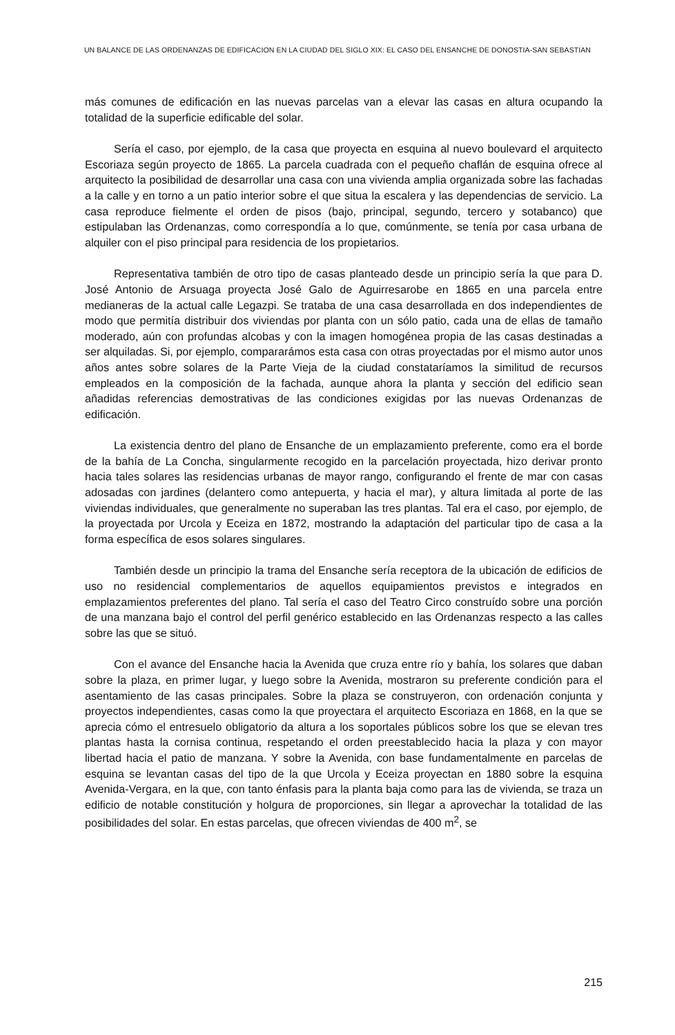UN BALANCE DE LAS ORDENANZAS DE EDIFICACION EN LA CIUDAD DEL SIGLO XIX: EL CASO DEL ENSANCHE DE DONOSTIA-SAN SEBASTIAN
más comunes de edificación en las nuevas parcelas van a elevar las casas en altura ocupando la totalidad de la superficie edificable del solar.
Sería el caso, por ejemplo, de la casa que proyecta en esquina al nuevo boulevard el arquitecto Escoriaza según proyecto de 1865. La parcela cuadrada con el pequeño chaflán de esquina ofrece al arquitecto la posibilidad de desarrollar una casa con una vivienda amplia organizada sobre las fachadas a la calle y en torno a un patio interior sobre el que situa la escalera y las dependencias de servicio. La casa reproduce fielmente el orden de pisos (bajo, principal, segundo, tercero y sotabanco) que estipulaban las Ordenanzas, como correspondía a lo que, comúnmente, se tenía por casa urbana de alquiler con el piso principal para residencia de los propietarios.
Representativa también de otro tipo de casas planteado desde un principio sería la que para D. José Antonio de Arsuaga proyecta José Galo de Aguirresarobe en 1865 en una parcela entre medianeras de la actual calle Legazpi. Se trataba de una casa desarrollada en dos independientes de modo que permitía distribuir dos viviendas por planta con un sólo patio, cada una de ellas de tamaño moderado, aún con profundas alcobas y con la imagen homogénea propia de las casas destinadas a ser alquiladas. Si, por ejemplo, compararámos esta casa con otras proyectadas por el mismo autor unos años antes sobre solares de la Parte Vieja de la ciudad constataríamos la similitud de recursos empleados en la composición de la fachada, aunque ahora la planta y sección del edificio sean añadidas referencias demostrativas de las condiciones exigidas por las nuevas Ordenanzas de edificación.
La existencia dentro del plano de Ensanche de un emplazamiento preferente, como era el borde de la bahía de La Concha, singularmente recogido en la parcelación proyectada, hizo derivar pronto hacia tales solares las residencias urbanas de mayor rango, configurando el frente de mar con casas adosadas con jardines (delantero como antepuerta, y hacia el mar), y altura limitada al porte de las viviendas individuales, que generalmente no superaban las tres plantas. Tal era el caso, por ejemplo, de la proyectada por Urcola y Eceiza en 1872, mostrando la adaptación del particular tipo de casa a la forma específica de esos solares singulares.
También desde un principio la trama del Ensanche sería receptora de la ubicación de edificios de uso no residencial complementarios de aquellos equipamientos previstos e integrados en emplazamientos preferentes del plano. Tal sería el caso del Teatro Circo construído sobre una porción de una manzana bajo el control del perfil genérico establecido en las Ordenanzas respecto a las calles sobre las que se situó.
Con el avance del Ensanche hacia la Avenida que cruza entre río y bahía, los solares que daban sobre la plaza, en primer lugar, y luego sobre la Avenida, mostraron su preferente condición para el asentamiento de las casas principales. Sobre la plaza se construyeron, con ordenación conjunta y proyectos independientes, casas como la que proyectara el arquitecto Escoriaza en 1868, en la que se aprecia cómo el entresuelo obligatorio da altura a los soportales públicos sobre los que se elevan tres plantas hasta la cornisa continua, respetando el orden preestablecido hacia la plaza y con mayor libertad hacia el patio de manzana. Y sobre la Avenida, con base fundamentalmente en parcelas de esquina se levantan casas del tipo de la que Urcola y Eceiza proyectan en 1880 sobre la esquina Avenida-Vergara, en la que, con tanto énfasis para la planta baja como para las de vivienda, se traza un edificio de notable constitución y holgura de proporciones, sin llegar a aprovechar la totalidad de las posibilidades del solar. En estas parcelas, que ofrecen viviendas de 400 m<sup>2</sup>, se
215